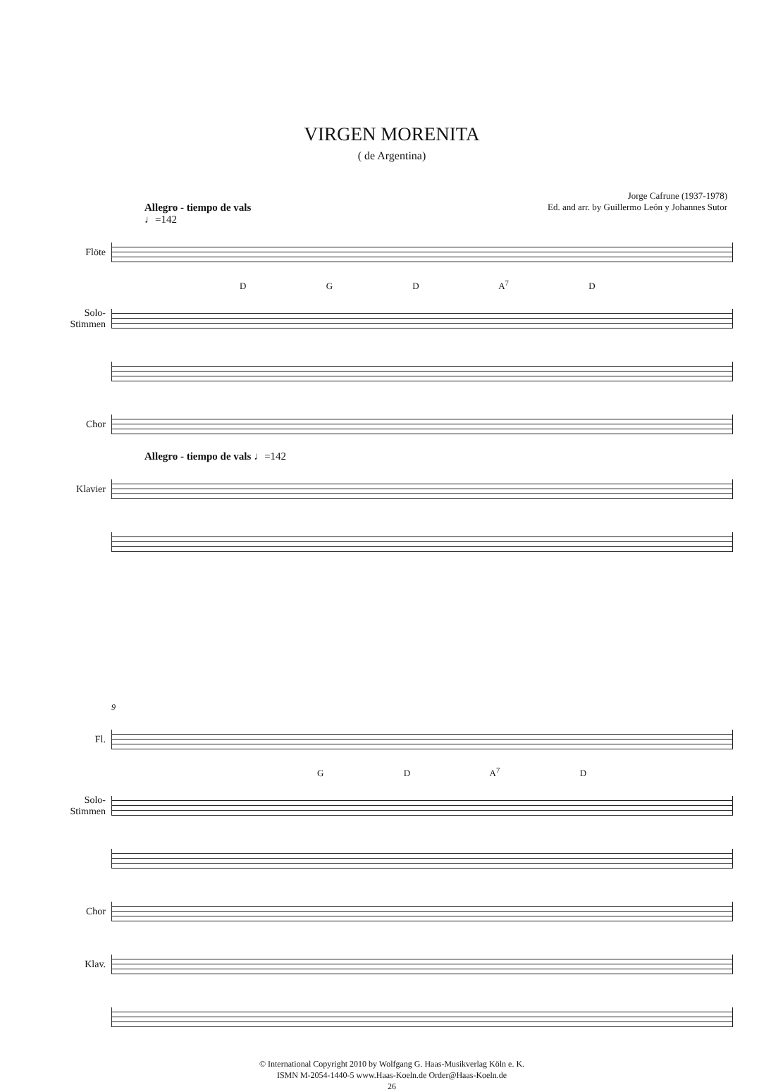VIRGEN MORENITA
( de Argentina)
Allegro - tiempo de vals
♩=142
Jorge Cafrune (1937-1978)
Ed. and arr. by Guillermo León y Johannes Sutor
Flöte
D G D A<sup>7</sup> D
Solo-
Stimmen
Chor
Allegro - tiempo de vals ♩=142
Klavier
9
Fl.
G D A<sup>7</sup> D
Solo-
Stimmen
Chor
Klav.
© International Copyright 2010 by Wolfgang G. Haas-Musikverlag Köln e. K.
ISMN M-2054-1440-5 www.Haas-Koeln.de Order@Haas-Koeln.de
26